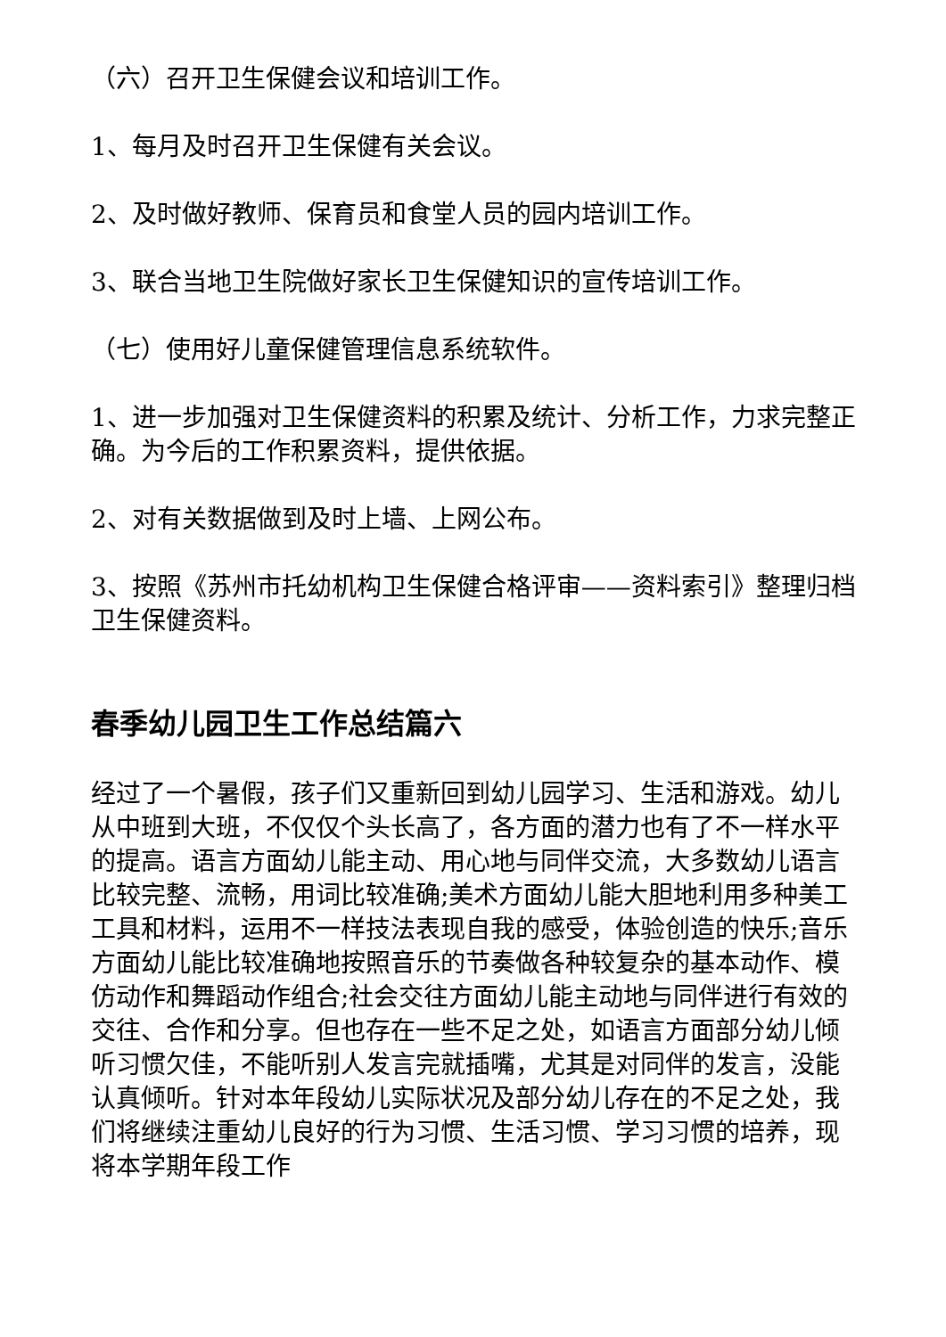（六）召开卫生保健会议和培训工作。
1、每月及时召开卫生保健有关会议。
2、及时做好教师、保育员和食堂人员的园内培训工作。
3、联合当地卫生院做好家长卫生保健知识的宣传培训工作。
（七）使用好儿童保健管理信息系统软件。
1、进一步加强对卫生保健资料的积累及统计、分析工作，力求完整正确。为今后的工作积累资料，提供依据。
2、对有关数据做到及时上墙、上网公布。
3、按照《苏州市托幼机构卫生保健合格评审——资料索引》整理归档卫生保健资料。
春季幼儿园卫生工作总结篇六
经过了一个暑假，孩子们又重新回到幼儿园学习、生活和游戏。幼儿从中班到大班，不仅仅个头长高了，各方面的潜力也有了不一样水平的提高。语言方面幼儿能主动、用心地与同伴交流，大多数幼儿语言比较完整、流畅，用词比较准确;美术方面幼儿能大胆地利用多种美工工具和材料，运用不一样技法表现自我的感受，体验创造的快乐;音乐方面幼儿能比较准确地按照音乐的节奏做各种较复杂的基本动作、模仿动作和舞蹈动作组合;社会交往方面幼儿能主动地与同伴进行有效的交往、合作和分享。但也存在一些不足之处，如语言方面部分幼儿倾听习惯欠佳，不能听别人发言完就插嘴，尤其是对同伴的发言，没能认真倾听。针对本年段幼儿实际状况及部分幼儿存在的不足之处，我们将继续注重幼儿良好的行为习惯、生活习惯、学习习惯的培养，现将本学期年段工作